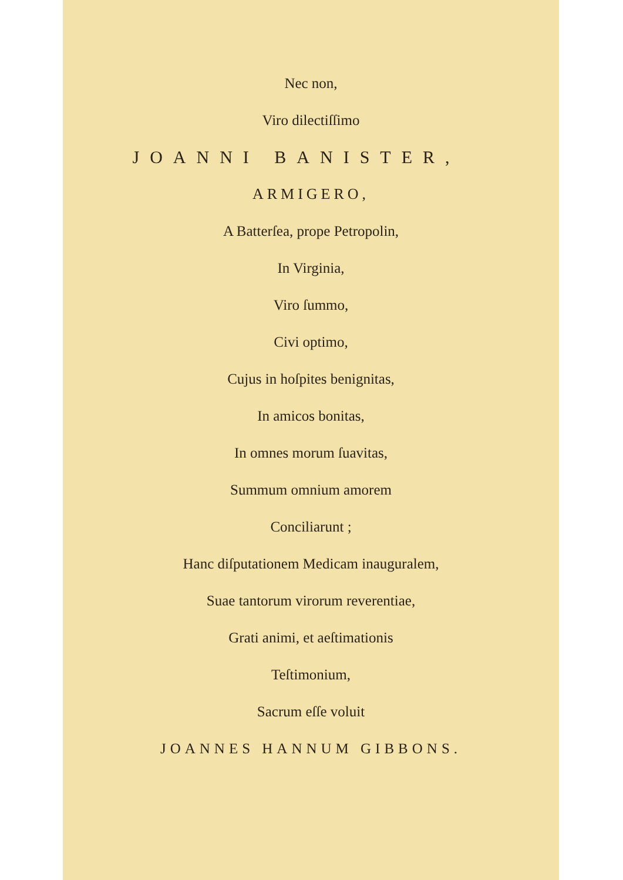Nec non,
Viro dilectiſſimo
JOANNI BANISTER,
ARMIGERO,
A Batterſea, prope Petropolin,
In Virginia,
Viro ſummo,
Civi optimo,
Cujus in hoſpites benignitas,
In amicos bonitas,
In omnes morum ſuavitas,
Summum omnium amorem
Conciliarunt ;
Hanc diſputationem Medicam inauguralem,
Suae tantorum virorum reverentiae,
Grati animi, et aeſtimationis
Teſtimonium,
Sacrum eſſe voluit
JOANNES HANNUM GIBBONS.